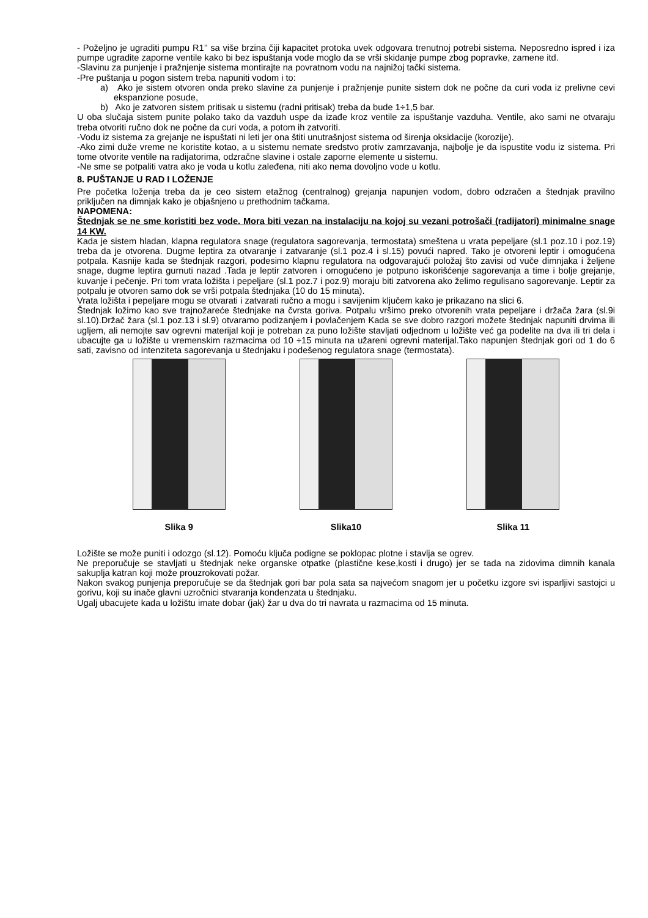- Poželjno je ugraditi pumpu R1’’ sa više brzina čiji kapacitet protoka uvek odgovara trenutnoj potrebi sistema. Neposredno ispred i iza pumpe ugradite zaporne ventile kako bi bez ispuštanja vode moglo da se vrši skidanje pumpe zbog popravke, zamene itd.
-Slavinu za punjenje i pražnjenje sistema montirajte na povratnom vodu na najnižoj tački sistema.
-Pre puštanja u pogon sistem treba napuniti vodom i to:
a) Ako je sistem otvoren onda preko slavine za punjenje i pražnjenje punite sistem dok ne počne da curi voda iz prelivne cevi ekspanzione posude,
b) Ako je zatvoren sistem pritisak u sistemu (radni pritisak) treba da bude 1÷1,5 bar.
U oba slučaja sistem punite polako tako da vazduh uspe da izađe kroz ventile za ispuštanje vazduha. Ventile, ako sami ne otvaraju treba otvoriti ručno dok ne počne da curi voda, a potom ih zatvoriti.
-Vodu iz sistema za grejanje ne ispuštati ni leti jer ona štiti unutrašnjost sistema od širenja oksidacije (korozije).
-Ako zimi duže vreme ne koristite kotao, a u sistemu nemate sredstvo protiv zamrzavanja, najbolje je da ispustite vodu iz sistema. Pri tome otvorite ventile na radijatorima, odzračne slavine i ostale zaporne elemente u sistemu.
-Ne sme se potpaliti vatra ako je voda u kotlu zaleđena, niti ako nema dovoljno vode u kotlu.
8. PUŠTANJE U RAD I LOŽENJE
Pre početka loženja treba da je ceo sistem etažnog (centralnog) grejanja napunjen vodom, dobro odzračen a štednjak pravilno priključen na dimnjak kako je objašnjeno u prethodnim tačkama.
NAPOMENA:
Štednjak se ne sme koristiti bez vode. Mora biti vezan na instalaciju na kojoj su vezani potrošači (radijatori) minimalne snage 14 KW.
Kada je sistem hladan, klapna regulatora snage (regulatora sagorevanja, termostata) smeštena u vrata pepeljare (sl.1 poz.10 i poz.19) treba da je otvorena. Dugme leptira za otvaranje i zatvaranje (sl.1 poz.4 i sl.15) povući napred. Tako je otvoreni leptir i omogućena potpala. Kasnije kada se štednjak razgori, podesimo klapnu regulatora na odgovarajući položaj što zavisi od vuče dimnjaka i željene snage, dugme leptira gurnuti nazad .Tada je leptir zatvoren i omogućeno je potpuno iskorišćenje sagorevanja a time i bolje grejanje, kuvanje i pečenje. Pri tom vrata ložišta i pepeljare (sl.1 poz.7 i poz.9) moraju biti zatvorena ako želimo regulisano sagorevanje. Leptir za potpalu je otvoren samo dok se vrši potpala štednjaka (10 do 15 minuta).
Vrata ložišta i pepeljare mogu se otvarati i zatvarati ručno a mogu i savijenim ključem kako je prikazano na slici 6.
Štednjak ložimo kao sve trajnožareće štednjake na čvrsta goriva. Potpalu vršimo preko otvorenih vrata pepeljare i držača žara (sl.9i sl.10).Držač žara (sl.1 poz.13 i sl.9) otvaramo podizanjem i povlačenjem Kada se sve dobro razgori možete štednjak napuniti drvima ili ugljem, ali nemojte sav ogrevni materijal koji je potreban za puno ložište stavljati odjednom u ložište već ga podelite na dva ili tri dela i ubacujte ga u ložište u vremenskim razmacima od 10 ÷15 minuta na užareni ogrevni materijal.Tako napunjen štednjak gori od 1 do 6 sati, zavisno od intenziteta sagorevanja u štednjaku i podešenog regulatora snage (termostata).
Slika 9 Slika10 Slika 11
Ložište se može puniti i odozgo (sl.12). Pomoću ključa podigne se poklopac plotne i stavlja se ogrev.
Ne preporučuje se stavljati u štednjak neke organske otpatke (plastične kese,kosti i drugo) jer se tada na zidovima dimnih kanala sakuplja katran koji može prouzrokovati požar.
Nakon svakog punjenja preporučuje se da štednjak gori bar pola sata sa najvećom snagom jer u početku izgore svi isparljivi sastojci u gorivu, koji su inače glavni uzročnici stvaranja kondenzata u štednjaku.
Ugalj ubacujete kada u ložištu imate dobar (jak) žar u dva do tri navrata u razmacima od 15 minuta.